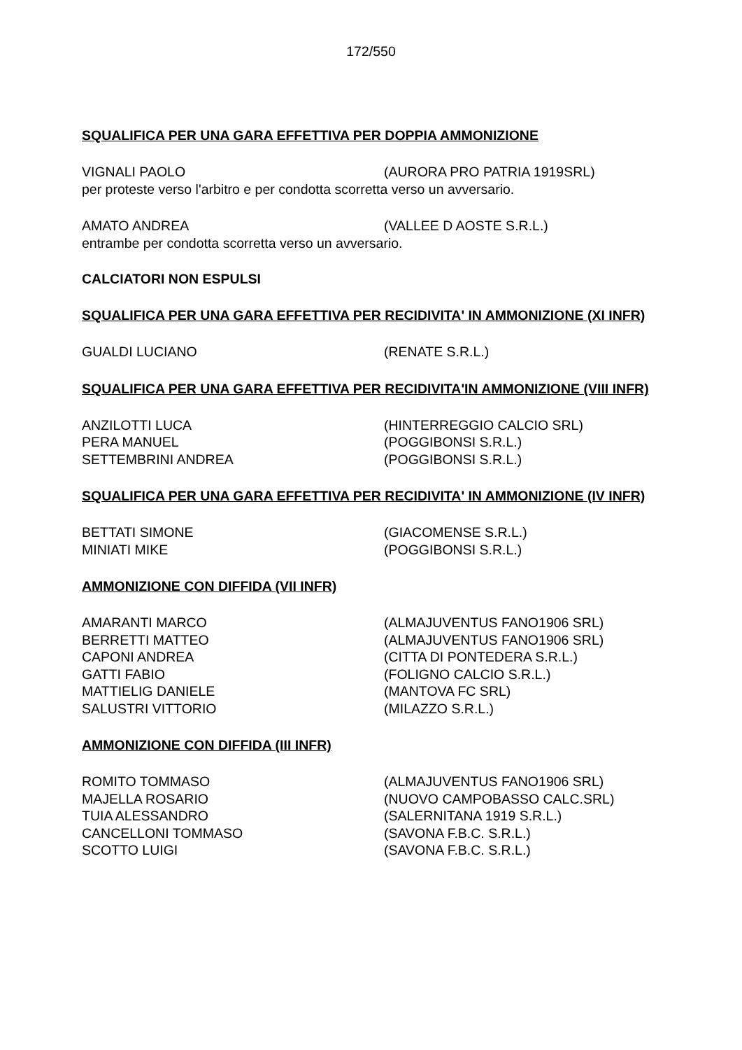172/550
SQUALIFICA PER UNA GARA EFFETTIVA PER DOPPIA AMMONIZIONE
VIGNALI PAOLO (AURORA PRO PATRIA 1919SRL)
per proteste verso l'arbitro e per condotta scorretta verso un avversario.
AMATO ANDREA (VALLEE D AOSTE S.R.L.)
entrambe per condotta scorretta verso un avversario.
CALCIATORI NON ESPULSI
SQUALIFICA PER UNA GARA EFFETTIVA PER RECIDIVITA' IN AMMONIZIONE (XI INFR)
GUALDI LUCIANO (RENATE S.R.L.)
SQUALIFICA PER UNA GARA EFFETTIVA PER RECIDIVITA'IN AMMONIZIONE (VIII INFR)
ANZILOTTI LUCA (HINTERREGGIO CALCIO SRL)
PERA MANUEL (POGGIBONSI S.R.L.)
SETTEMBRINI ANDREA (POGGIBONSI S.R.L.)
SQUALIFICA PER UNA GARA EFFETTIVA PER RECIDIVITA' IN AMMONIZIONE (IV INFR)
BETTATI SIMONE (GIACOMENSE S.R.L.)
MINIATI MIKE (POGGIBONSI S.R.L.)
AMMONIZIONE CON DIFFIDA (VII INFR)
AMARANTI MARCO (ALMAJUVENTUS FANO1906 SRL)
BERRETTI MATTEO (ALMAJUVENTUS FANO1906 SRL)
CAPONI ANDREA (CITTA DI PONTEDERA S.R.L.)
GATTI FABIO (FOLIGNO CALCIO S.R.L.)
MATTIELIG DANIELE (MANTOVA FC SRL)
SALUSTRI VITTORIO (MILAZZO S.R.L.)
AMMONIZIONE CON DIFFIDA (III INFR)
ROMITO TOMMASO (ALMAJUVENTUS FANO1906 SRL)
MAJELLA ROSARIO (NUOVO CAMPOBASSO CALC.SRL)
TUIA ALESSANDRO (SALERNITANA 1919 S.R.L.)
CANCELLONI TOMMASO (SAVONA F.B.C. S.R.L.)
SCOTTO LUIGI (SAVONA F.B.C. S.R.L.)